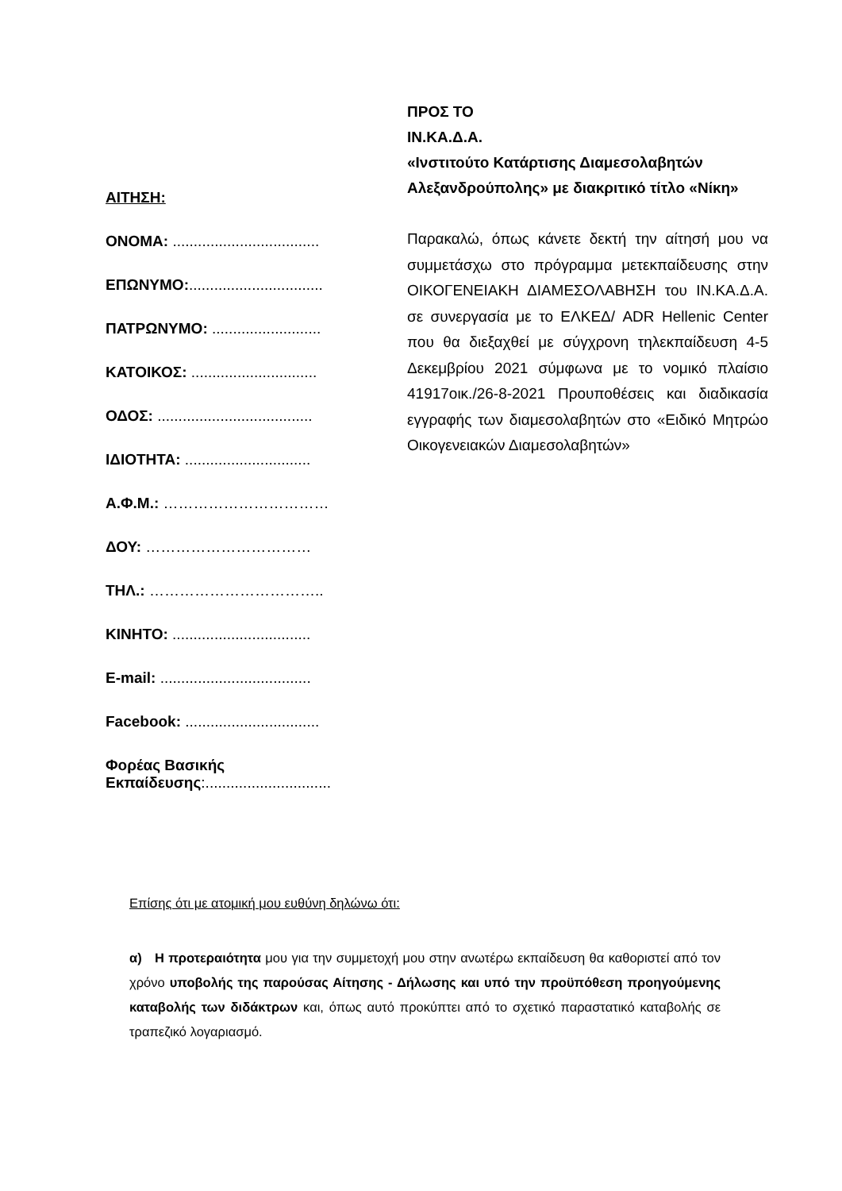ΑΙΤΗΣΗ:
ΟΝΟΜΑ: ...................................
ΕΠΩΝΥΜΟ:................................
ΠΑΤΡΩΝΥΜΟ: ..........................
ΚΑΤΟΙΚΟΣ: ..............................
ΟΔΟΣ: .....................................
ΙΔΙΟΤΗΤΑ: ..............................
Α.Φ.Μ.: ……………………………
ΔΟΥ: ……………………………
ΤΗΛ.: ……………………………..
ΚΙΝΗΤΟ: .................................
E-mail: ....................................
Facebook: ................................
Φορέας Βασικής
Εκπαίδευσης:..............................
ΠΡΟΣ ΤΟ
ΙΝ.ΚΑ.Δ.Α.
«Ινστιτούτο Κατάρτισης Διαμεσολαβητών Αλεξανδρούπολης» με διακριτικό τίτλο «Νίκη»
Παρακαλώ, όπως κάνετε δεκτή την αίτησή μου να συμμετάσχω στο πρόγραμμα μετεκπαίδευσης στην ΟΙΚΟΓΕΝΕΙΑΚΗ ΔΙΑΜΕΣΟΛΑΒΗΣΗ του ΙΝ.ΚΑ.Δ.Α. σε συνεργασία με το ΕΛΚΕΔ/ ADR Hellenic Center που θα διεξαχθεί με σύγχρονη τηλεκπαίδευση 4-5 Δεκεμβρίου 2021 σύμφωνα με το νομικό πλαίσιο 41917οικ./26-8-2021 Προυποθέσεις και διαδικασία εγγραφής των διαμεσολαβητών στο «Ειδικό Μητρώο Οικογενειακών Διαμεσολαβητών»
Επίσης ότι με ατομική μου ευθύνη δηλώνω ότι:
α) Η προτεραιότητα μου για την συμμετοχή μου στην ανωτέρω εκπαίδευση θα καθοριστεί από τον χρόνο υποβολής της παρούσας Αίτησης - Δήλωσης και υπό την προϋπόθεση προηγούμενης καταβολής των διδάκτρων και, όπως αυτό προκύπτει από το σχετικό παραστατικό καταβολής σε τραπεζικό λογαριασμό.